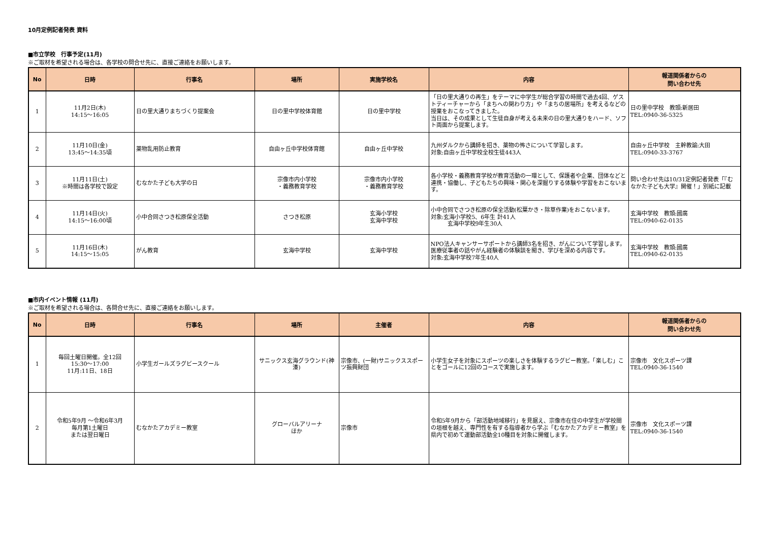10月定例記者発表 資料
■市立学校　行事予定(11月)
※ご取材を希望される場合は、各学校の問合せ先に、直接ご連絡をお願いします。
| No | 日時 | 行事名 | 場所 | 実施学校名 | 内容 | 報道関係者からの 問い合わせ先 |
| --- | --- | --- | --- | --- | --- | --- |
| 1 | 11月2日(木) 14:15～16:05 | 日の里大通りまちづくり提案会 | 日の里中学校体育館 | 日の里中学校 | 「日の里大通りの再生」をテーマに中学生が総合学習の時間で過去4回、ゲストティーチャーから「まちへの関わり方」や「まちの居場所」を考えるなどの授業をおこなってきました。 当日は、その成果として生徒自身が考える未来の日の里大通りをハード、ソフト両面から提案します。 | 日の里中学校 教頭:新居田 TEL:0940-36-5325 |
| 2 | 11月10日(金) 13:45～14:35頃 | 薬物乱用防止教育 | 自由ヶ丘中学校体育館 | 自由ヶ丘中学校 | 九州ダルクから講師を招き、薬物の怖さについて学習します。 対象:自由ヶ丘中学校全校生徒443人 | 自由ヶ丘中学校 主幹教諭:大田 TEL:0940-33-3767 |
| 3 | 11月11日(土) ※時間は各学校で設定 | むなかた子ども大学の日 | 宗像市内小学校 ・義務教育学校 | 宗像市内小学校 ・義務教育学校 | 各小学校・義務教育学校が教育活動の一環として、保護者や企業、団体などと連携・協働し、子どもたちの興味・関心を深掘りする体験や学習をおこないます。 | 問い合わせ先は10/31定例記者発表「『むなかた子ども大学』開催！」別紙に記載 |
| 4 | 11月14日(火) 14:15～16:00頃 | 小中合同さつき松原保全活動 | さつき松原 | 玄海小学校 玄海中学校 | 小中合同でさつき松原の保全活動(松葉かき・除草作業)をおこないます。 対象:玄海小学校5、6年生 計41人 玄海中学校9年生30人 | 玄海中学校 教頭:國廣 TEL:0940-62-0135 |
| 5 | 11月16日(木) 14:15～15:05 | がん教育 | 玄海中学校 | 玄海中学校 | NPO法人キャンサーサポートから講師3名を招き、がんについて学習します。医療従事者の話やがん経験者の体験談を聞き、学びを深める内容です。 対象:玄海中学校7年生40人 | 玄海中学校 教頭:國廣 TEL:0940-62-0135 |
■市内イベント情報 (11月)
※ご取材を希望される場合は、各問合せ先に、直接ご連絡をお願いします。
| No | 日時 | 行事名 | 場所 | 主催者 | 内容 | 報道関係者からの 問い合わせ先 |
| --- | --- | --- | --- | --- | --- | --- |
| 1 | 毎回土曜日開催。全12回 15:30～17:00 11月:11日、18日 | 小学生ガールズラグビースクール | サニックス玄海グラウンド(神湊) | 宗像市、(一財)サニックススポーツ振興財団 | 小学生女子を対象にスポーツの楽しさを体験するラグビー教室。「楽しむ」ことをゴールに12回のコースで実施します。 | 宗像市 文化スポーツ課 TEL:0940-36-1540 |
| 2 | 令和5年9月 ～令和6年3月 毎月第1土曜日 または翌日曜日 | むなかたアカデミー教室 | グローバルアリーナ ほか | 宗像市 | 令和5年9月から「部活動地域移行」を見据え、宗像市在住の中学生が学校間の垣根を越え、専門性を有する指導者から学ぶ「むなかたアカデミー教室」を県内で初めて運動部活動全10種目を対象に開催します。 | 宗像市 文化スポーツ課 TEL:0940-36-1540 |